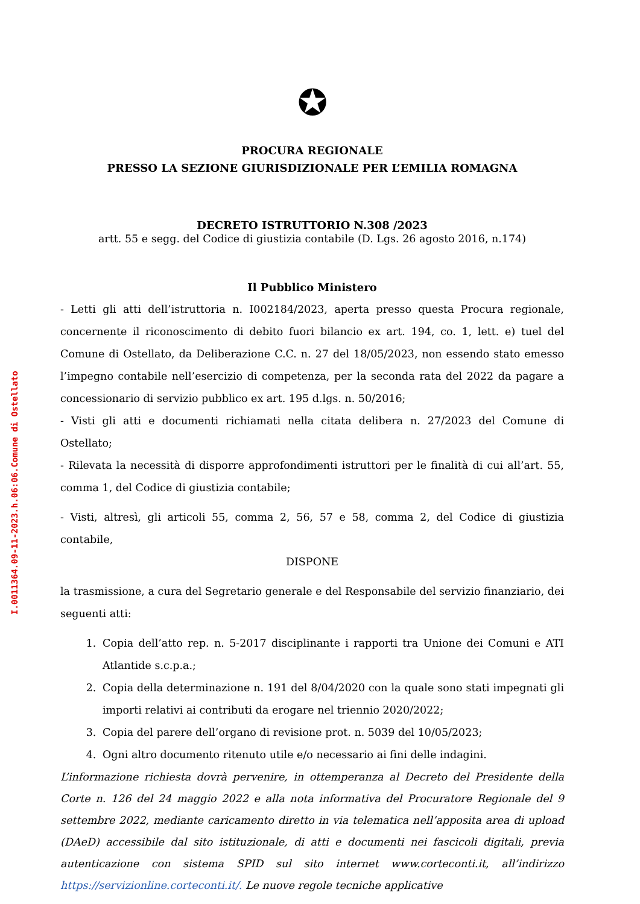I.0011364.09-11-2023.h.06:06.Comune di Ostellato
✪
PROCURA REGIONALE
PRESSO LA SEZIONE GIURISDIZIONALE PER L’EMILIA ROMAGNA
DECRETO ISTRUTTORIO N.308 /2023
artt. 55 e segg. del Codice di giustizia contabile (D. Lgs. 26 agosto 2016, n.174)
Il Pubblico Ministero
- Letti gli atti dell’istruttoria n. I002184/2023, aperta presso questa Procura regionale, concernente il riconoscimento di debito fuori bilancio ex art. 194, co. 1, lett. e) tuel del Comune di Ostellato, da Deliberazione C.C. n. 27 del 18/05/2023, non essendo stato emesso l’impegno contabile nell’esercizio di competenza, per la seconda rata del 2022 da pagare a concessionario di servizio pubblico ex art. 195 d.lgs. n. 50/2016;
- Visti gli atti e documenti richiamati nella citata delibera n. 27/2023 del Comune di Ostellato;
- Rilevata la necessità di disporre approfondimenti istruttori per le finalità di cui all’art. 55, comma 1, del Codice di giustizia contabile;
- Visti, altresì, gli articoli 55, comma 2, 56, 57 e 58, comma 2, del Codice di giustizia contabile,
DISPONE
la trasmissione, a cura del Segretario generale e del Responsabile del servizio finanziario, dei seguenti atti:
1. Copia dell’atto rep. n. 5-2017 disciplinante i rapporti tra Unione dei Comuni e ATI Atlantide s.c.p.a.;
2. Copia della determinazione n. 191 del 8/04/2020 con la quale sono stati impegnati gli importi relativi ai contributi da erogare nel triennio 2020/2022;
3. Copia del parere dell’organo di revisione prot. n. 5039 del 10/05/2023;
4. Ogni altro documento ritenuto utile e/o necessario ai fini delle indagini.
L’informazione richiesta dovrà pervenire, in ottemperanza al Decreto del Presidente della Corte n. 126 del 24 maggio 2022 e alla nota informativa del Procuratore Regionale del 9 settembre 2022, mediante caricamento diretto in via telematica nell’apposita area di upload (DAeD) accessibile dal sito istituzionale, di atti e documenti nei fascicoli digitali, previa autenticazione con sistema SPID sul sito internet www.corteconti.it, all’indirizzo https://servizionline.corteconti.it/. Le nuove regole tecniche applicative